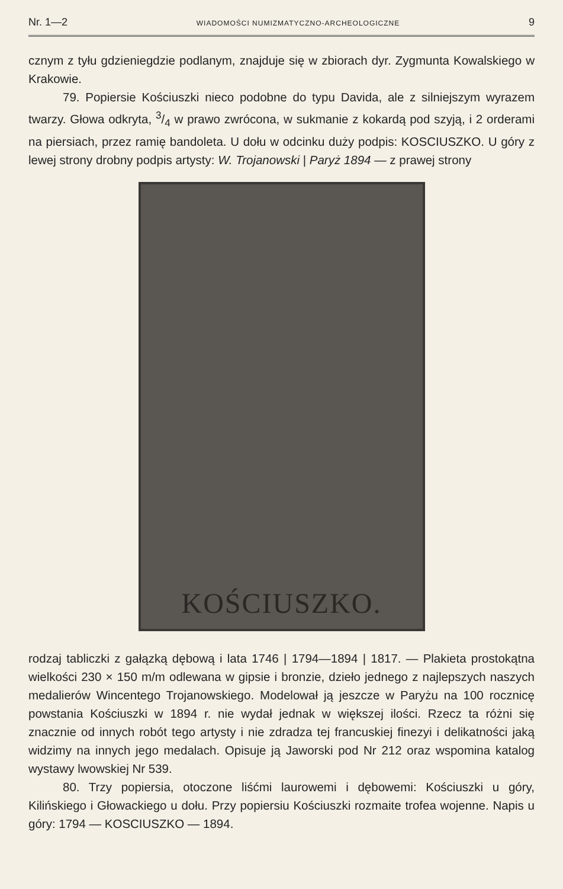Nr. 1—2 WIADOMOŚCI NUMIZMATYCZNO-ARCHEOLOGICZNE 9
cznym z tyłu gdzieniegdzie podlanym, znajduje się w zbiorach dyr. Zygmunta Kowalskiego w Krakowie.
79. Popiersie Kościuszki nieco podobne do typu Davida, ale z silniejszym wyrazem twarzy. Głowa odkryta, 3/4 w prawo zwrócona, w sukmanie z kokardą pod szyją, i 2 orderami na piersiach, przez ramię bandoleta. U dołu w odcinku duży podpis: KOSCIUSZKO. U góry z lewej strony drobny podpis artysty: W. Trojanowski | Paryż 1894 — z prawej strony
KOŚCIUSZKO.
rodzaj tabliczki z gałązką dębową i lata 1746 | 1794—1894 | 1817. — Plakieta prostokątna wielkości 230 × 150 m/m odlewana w gipsie i bronzie, dzieło jednego z najlepszych naszych medalierów Wincentego Trojanowskiego. Modelował ją jeszcze w Paryżu na 100 rocznicę powstania Kościuszki w 1894 r. nie wydał jednak w większej ilości. Rzecz ta różni się znacznie od innych robót tego artysty i nie zdradza tej francuskiej finezyi i delikatności jaką widzimy na innych jego medalach. Opisuje ją Jaworski pod Nr 212 oraz wspomina katalog wystawy lwowskiej Nr 539.
80. Trzy popiersia, otoczone liśćmi laurowemi i dębowemi: Kościuszki u góry, Kilińskiego i Głowackiego u dołu. Przy popiersiu Kościuszki rozmaite trofea wojenne. Napis u góry: 1794 — KOSCIUSZKO — 1894.